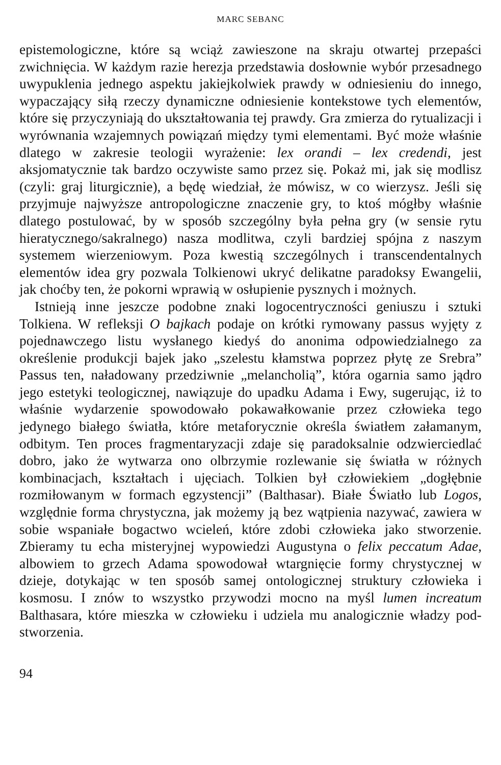MARC SEBANC
epistemologiczne, które są wciąż zawieszone na skraju otwartej przepaści zwichnięcia. W każdym razie herezja przedstawia dosłownie wybór przesadnego uwypuklenia jednego aspektu jakiejkolwiek prawdy w odniesieniu do innego, wypaczający siłą rzeczy dynamiczne odniesienie kontekstowe tych elementów, które się przyczyniają do ukształtowania tej prawdy. Gra zmierza do rytualizacji i wyrównania wzajemnych powiązań między tymi elementami. Być może właśnie dlatego w zakresie teologii wyrażenie: lex orandi – lex credendi, jest aksjomatycznie tak bardzo oczywiste samo przez się. Pokaż mi, jak się modlisz (czyli: graj liturgicznie), a będę wiedział, że mówisz, w co wierzysz. Jeśli się przyjmuje najwyższe antropologiczne znaczenie gry, to ktoś mógłby właśnie dlatego postulować, by w sposób szczególny była pełna gry (w sensie rytu hieratycznego/sakralnego) nasza modlitwa, czyli bardziej spójna z naszym systemem wierzeniowym. Poza kwestią szczególnych i transcendentalnych elementów idea gry pozwala Tolkienowi ukryć delikatne paradoksy Ewangelii, jak choćby ten, że pokorni wprawią w osłupienie pysznych i możnych.
Istnieją inne jeszcze podobne znaki logocentryczności geniuszu i sztuki Tolkiena. W refleksji O bajkach podaje on krótki rymowany passus wyjęty z pojednawczego listu wysłanego kiedyś do anonima odpowiedzialnego za określenie produkcji bajek jako „szelestu kłamstwa poprzez płytę ze Srebra” Passus ten, naładowany przedziwnie „melancholią”, która ogarnia samo jądro jego estetyki teologicznej, nawiązuje do upadku Adama i Ewy, sugerując, iż to właśnie wydarzenie spowodowało pokawałkowanie przez człowieka tego jedynego białego światła, które metaforycznie określa światłem załamanym, odbitym. Ten proces fragmentaryzacji zdaje się paradoksalnie odzwierciedlać dobro, jako że wytwarza ono olbrzymie rozlewanie się światła w różnych kombinacjach, kształtach i ujęciach. Tolkien był człowiekiem „dogłębnie rozmiłowanym w formach egzystencji” (Balthasar). Białe Światło lub Logos, względnie forma chrystyczna, jak możemy ją bez wątpienia nazywać, zawiera w sobie wspaniałe bogactwo wcieleń, które zdobi człowieka jako stworzenie. Zbieramy tu echa misteryjnej wypowiedzi Augustyna o felix peccatum Adae, albowiem to grzech Adama spowodował wtargnięcie formy chrystycznej w dzieje, dotykając w ten sposób samej ontologicznej struktury człowieka i kosmosu. I znów to wszystko przywodzi mocno na myśl lumen increatum Balthasara, które mieszka w człowieku i udziela mu analogicznie władzy pod-stworzenia.
94